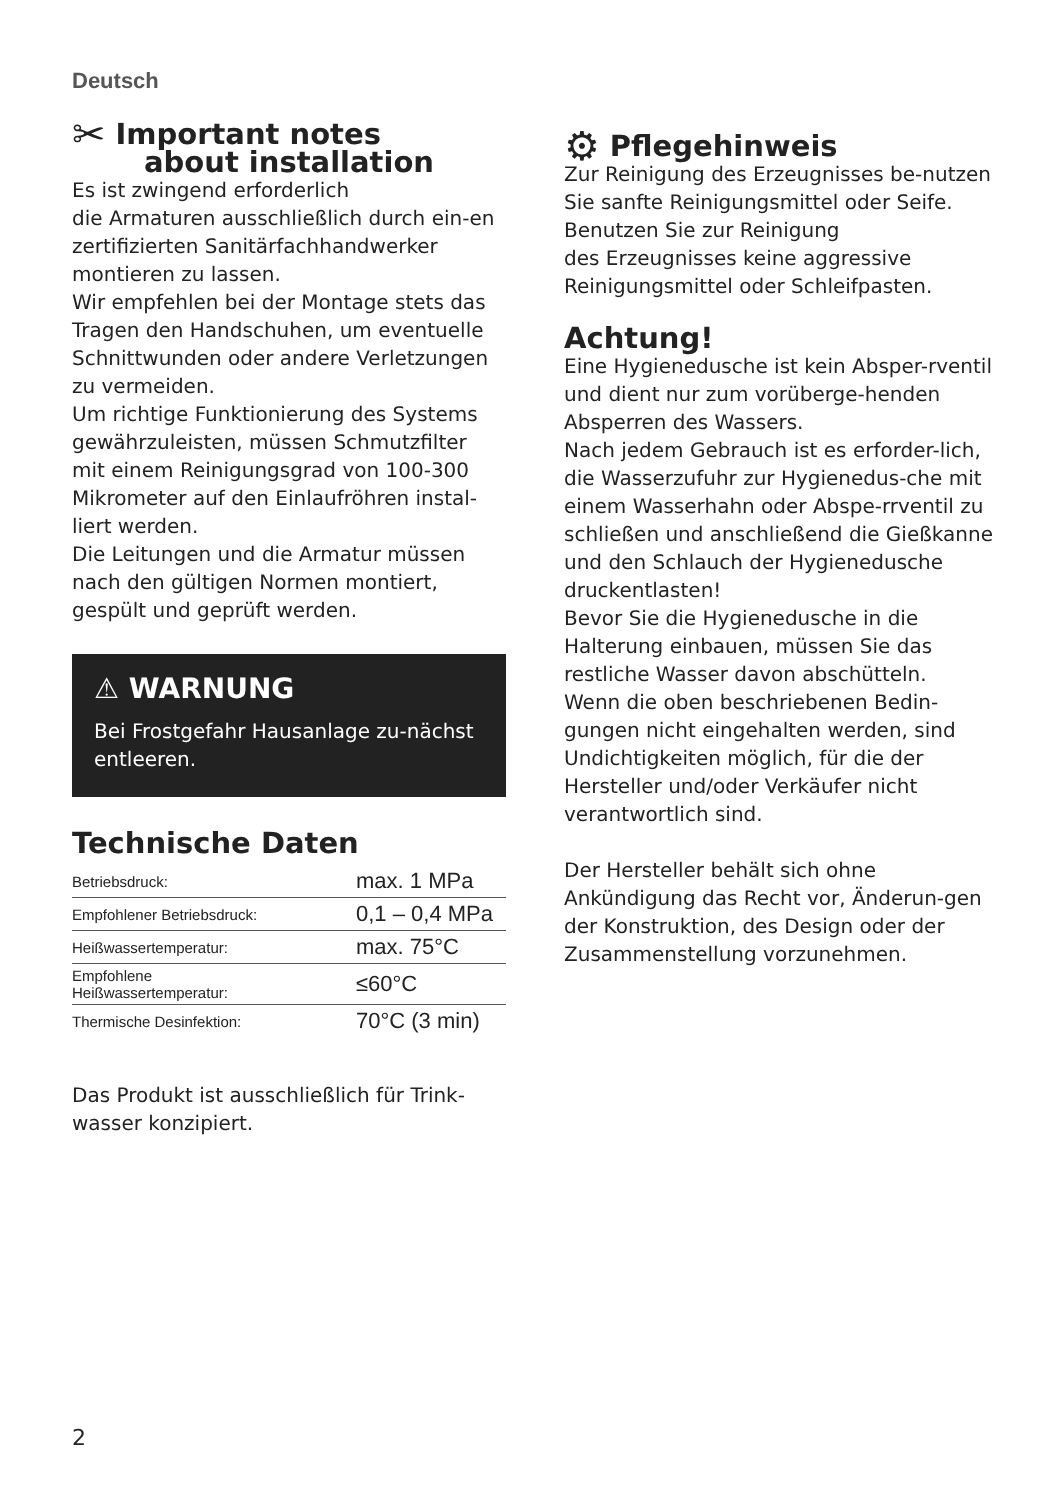Deutsch
✂ Important notes
about installation
Es ist zwingend erforderlich
die Armaturen ausschließlich durch ein-en zertifizierten Sanitärfachhandwerker montieren zu lassen.
Wir empfehlen bei der Montage stets das Tragen den Handschuhen, um eventuelle Schnittwunden oder andere Verletzungen zu vermeiden.
Um richtige Funktionierung des Systems gewährzuleisten, müssen Schmutzfilter mit einem Reinigungsgrad von 100-300 Mikrometer auf den Einlaufröhren instal-liert werden.
Die Leitungen und die Armatur müssen nach den gültigen Normen montiert, gespült und geprüft werden.
⚠ WARNUNG
Bei Frostgefahr Hausanlage zu-nächst entleeren.
Technische Daten
| Betriebsdruck: | max. 1 MPa |
| Empfohlener Betriebsdruck: | 0,1 – 0,4 MPa |
| Heißwassertemperatur: | max. 75°C |
| Empfohlene Heißwassertemperatur: | ≤60°C |
| Thermische Desinfektion: | 70°C (3 min) |
Das Produkt ist ausschließlich für Trink-wasser konzipiert.
⚙ Pflegehinweis
Zur Reinigung des Erzeugnisses be-nutzen Sie sanfte Reinigungsmittel oder Seife.
Benutzen Sie zur Reinigung
des Erzeugnisses keine aggressive Reinigungsmittel oder Schleifpasten.
Achtung!
Eine Hygienedusche ist kein Absper-rventil und dient nur zum vorüberge-henden Absperren des Wassers.
Nach jedem Gebrauch ist es erforder-lich, die Wasserzufuhr zur Hygienedus-che mit einem Wasserhahn oder Abspe-rrventil zu schließen und anschließend die Gießkanne und den Schlauch der Hygienedusche druckentlasten!
Bevor Sie die Hygienedusche in die Halterung einbauen, müssen Sie das restliche Wasser davon abschütteln.
Wenn die oben beschriebenen Bedin-gungen nicht eingehalten werden, sind Undichtigkeiten möglich, für die der Hersteller und/oder Verkäufer nicht verantwortlich sind.
Der Hersteller behält sich ohne Ankündigung das Recht vor, Änderun-gen der Konstruktion, des Design oder der Zusammenstellung vorzunehmen.
2